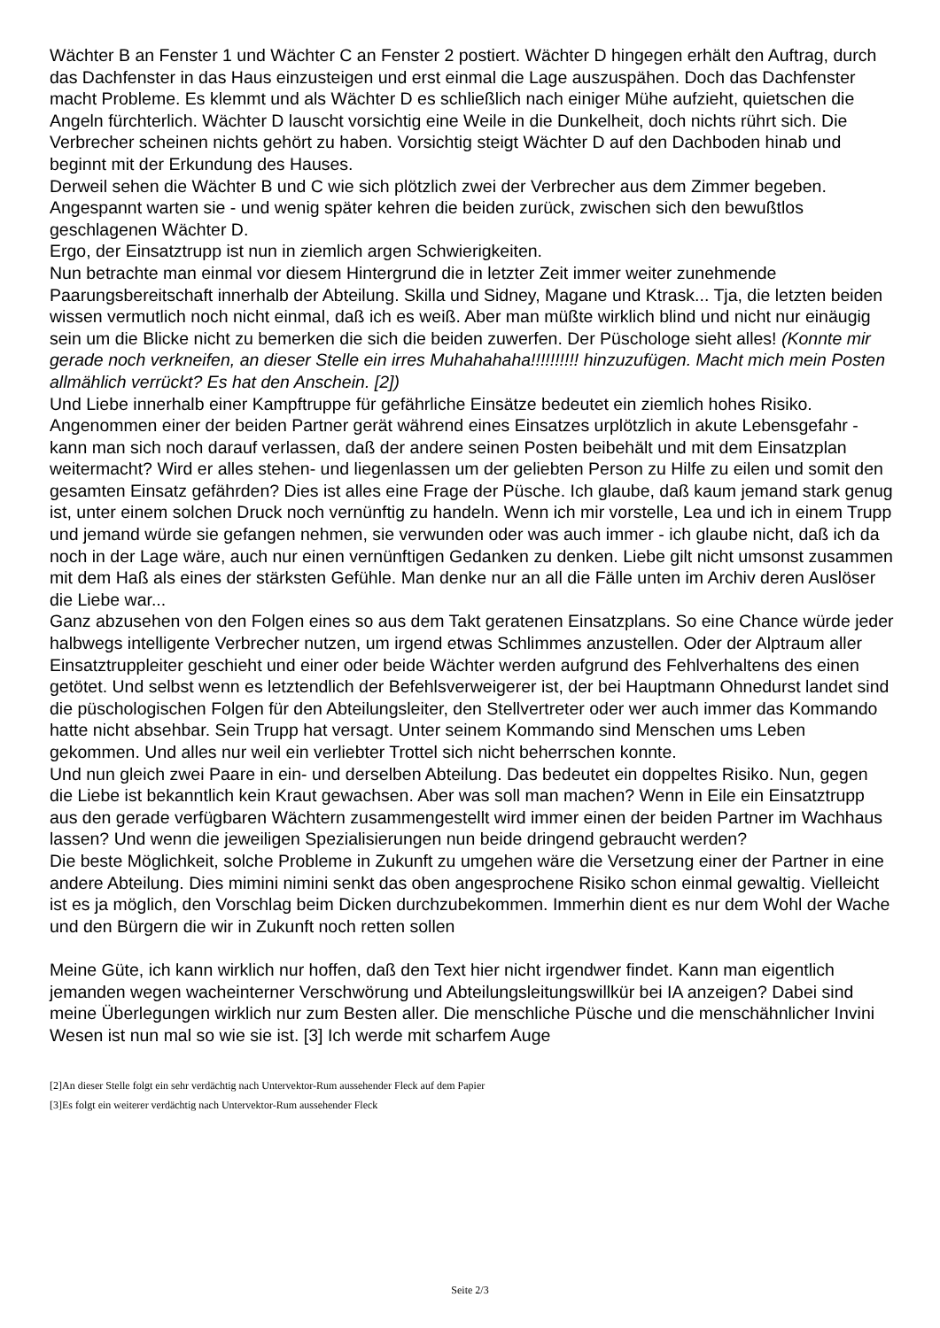Wächter B an Fenster 1 und Wächter C an Fenster 2 postiert. Wächter D hingegen erhält den Auftrag, durch das Dachfenster in das Haus einzusteigen und erst einmal die Lage auszuspähen. Doch das Dachfenster macht Probleme. Es klemmt und als Wächter D es schließlich nach einiger Mühe aufzieht, quietschen die Angeln fürchterlich. Wächter D lauscht vorsichtig eine Weile in die Dunkelheit, doch nichts rührt sich. Die Verbrecher scheinen nichts gehört zu haben. Vorsichtig steigt Wächter D auf den Dachboden hinab und beginnt mit der Erkundung des Hauses.
Derweil sehen die Wächter B und C wie sich plötzlich zwei der Verbrecher aus dem Zimmer begeben. Angespannt warten sie - und wenig später kehren die beiden zurück, zwischen sich den bewußtlos geschlagenen Wächter D.
Ergo, der Einsatztrupp ist nun in ziemlich argen Schwierigkeiten.
Nun betrachte man einmal vor diesem Hintergrund die in letzter Zeit immer weiter zunehmende Paarungsbereitschaft innerhalb der Abteilung. Skilla und Sidney, Magane und Ktrask... Tja, die letzten beiden wissen vermutlich noch nicht einmal, daß ich es weiß. Aber man müßte wirklich blind und nicht nur einäugig sein um die Blicke nicht zu bemerken die sich die beiden zuwerfen. Der Püschologe sieht alles! (Konnte mir gerade noch verkneifen, an dieser Stelle ein irres Muhahahaha!!!!!!!!!! hinzuzufügen. Macht mich mein Posten allmählich verrückt? Es hat den Anschein. [2])
Und Liebe innerhalb einer Kampftruppe für gefährliche Einsätze bedeutet ein ziemlich hohes Risiko. Angenommen einer der beiden Partner gerät während eines Einsatzes urplötzlich in akute Lebensgefahr - kann man sich noch darauf verlassen, daß der andere seinen Posten beibehält und mit dem Einsatzplan weitermacht? Wird er alles stehen- und liegenlassen um der geliebten Person zu Hilfe zu eilen und somit den gesamten Einsatz gefährden? Dies ist alles eine Frage der Püsche. Ich glaube, daß kaum jemand stark genug ist, unter einem solchen Druck noch vernünftig zu handeln. Wenn ich mir vorstelle, Lea und ich in einem Trupp und jemand würde sie gefangen nehmen, sie verwunden oder was auch immer - ich glaube nicht, daß ich da noch in der Lage wäre, auch nur einen vernünftigen Gedanken zu denken. Liebe gilt nicht umsonst zusammen mit dem Haß als eines der stärksten Gefühle. Man denke nur an all die Fälle unten im Archiv deren Auslöser die Liebe war...
Ganz abzusehen von den Folgen eines so aus dem Takt geratenen Einsatzplans. So eine Chance würde jeder halbwegs intelligente Verbrecher nutzen, um irgend etwas Schlimmes anzustellen. Oder der Alptraum aller Einsatztruppleiter geschieht und einer oder beide Wächter werden aufgrund des Fehlverhaltens des einen getötet. Und selbst wenn es letztendlich der Befehlsverweigerer ist, der bei Hauptmann Ohnedurst landet sind die püschologischen Folgen für den Abteilungsleiter, den Stellvertreter oder wer auch immer das Kommando hatte nicht absehbar. Sein Trupp hat versagt. Unter seinem Kommando sind Menschen ums Leben gekommen. Und alles nur weil ein verliebter Trottel sich nicht beherrschen konnte.
Und nun gleich zwei Paare in ein- und derselben Abteilung. Das bedeutet ein doppeltes Risiko. Nun, gegen die Liebe ist bekanntlich kein Kraut gewachsen. Aber was soll man machen? Wenn in Eile ein Einsatztrupp aus den gerade verfügbaren Wächtern zusammengestellt wird immer einen der beiden Partner im Wachhaus lassen? Und wenn die jeweiligen Spezialisierungen nun beide dringend gebraucht werden?
Die beste Möglichkeit, solche Probleme in Zukunft zu umgehen wäre die Versetzung einer der Partner in eine andere Abteilung. Dies mimini nimini senkt das oben angesprochene Risiko schon einmal gewaltig. Vielleicht ist es ja möglich, den Vorschlag beim Dicken durchzubekommen. Immerhin dient es nur dem Wohl der Wache und den Bürgern die wir in Zukunft noch retten sollen
Meine Güte, ich kann wirklich nur hoffen, daß den Text hier nicht irgendwer findet. Kann man eigentlich jemanden wegen wacheinterner Verschwörung und Abteilungsleitungswillkür bei IA anzeigen? Dabei sind meine Überlegungen wirklich nur zum Besten aller. Die menschliche Püsche und die menschähnlicher Invini Wesen ist nun mal so wie sie ist. [3] Ich werde mit scharfem Auge
[2]An dieser Stelle folgt ein sehr verdächtig nach Untervektor-Rum aussehender Fleck auf dem Papier
[3]Es folgt ein weiterer verdächtig nach Untervektor-Rum aussehender Fleck
Seite 2/3